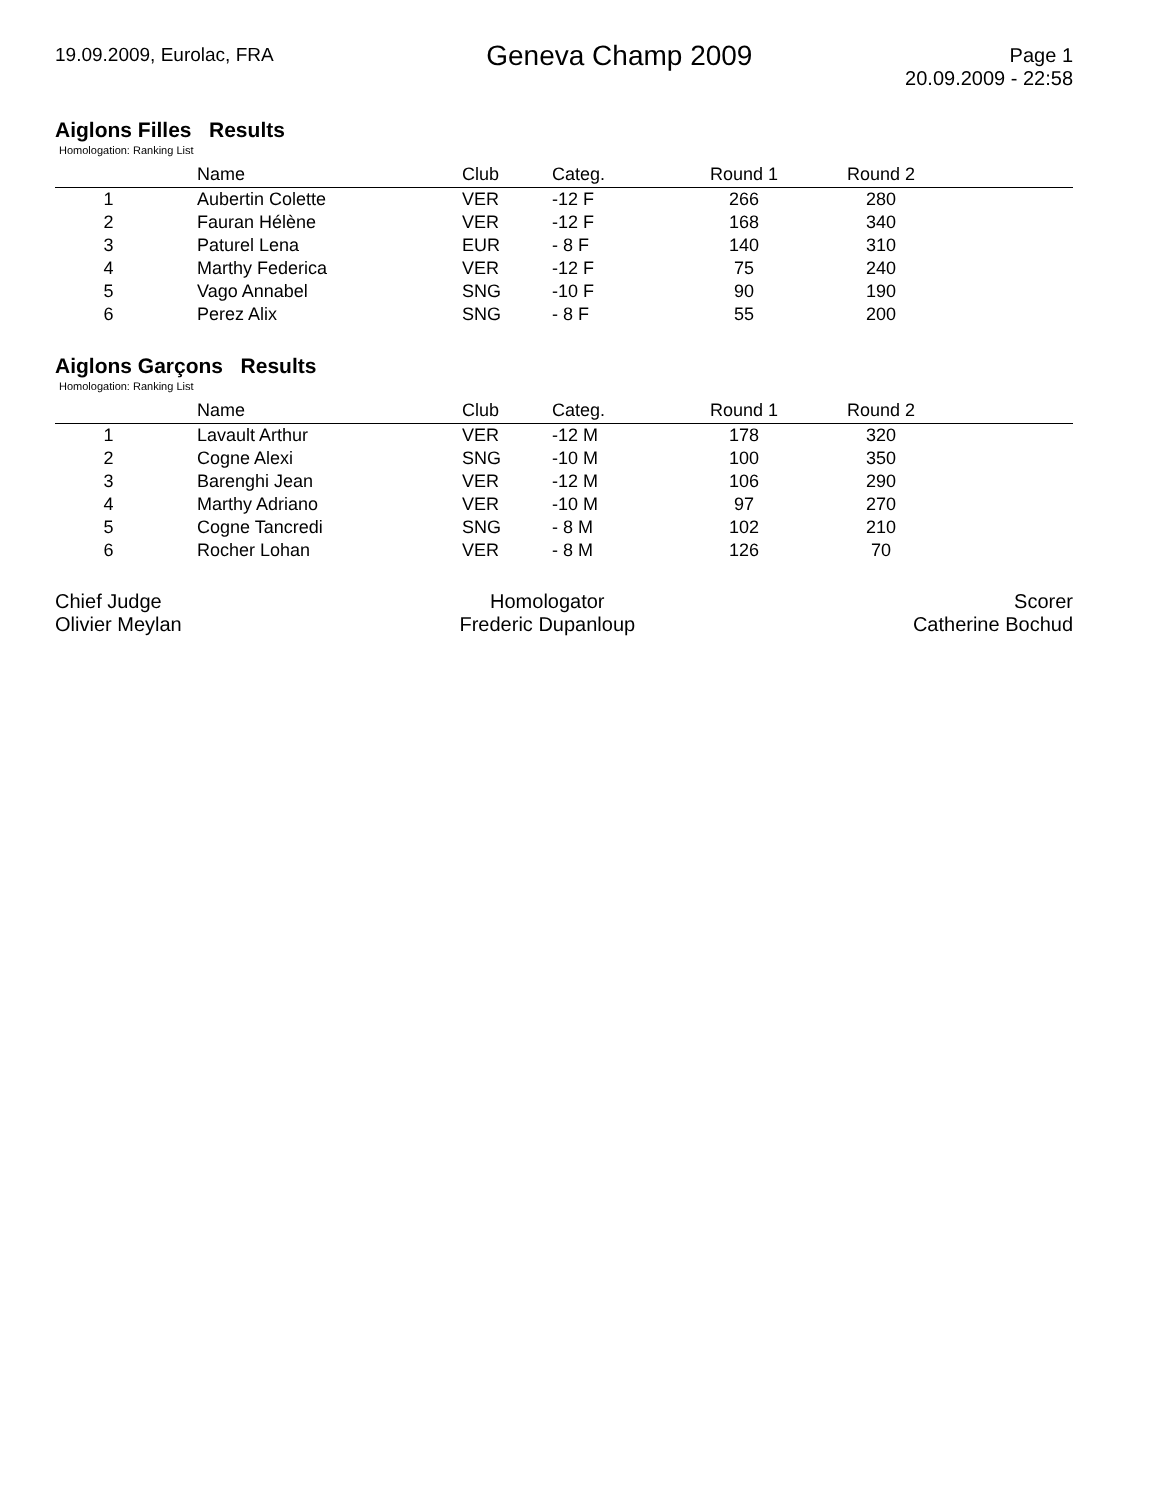19.09.2009, Eurolac, FRA
Geneva Champ 2009
Page 1
20.09.2009 - 22:58
Aiglons Filles Results
Homologation: Ranking List
| | Name | Club | Categ. | Round 1 | Round 2 | |
| --- | --- | --- | --- | --- | --- | --- |
| 1 | Aubertin Colette | VER | -12 F | 266 | 280 | |
| 2 | Fauran Hélène | VER | -12 F | 168 | 340 | |
| 3 | Paturel Lena | EUR | - 8 F | 140 | 310 | |
| 4 | Marthy Federica | VER | -12 F | 75 | 240 | |
| 5 | Vago Annabel | SNG | -10 F | 90 | 190 | |
| 6 | Perez Alix | SNG | - 8 F | 55 | 200 | |
Aiglons Garçons Results
Homologation: Ranking List
| | Name | Club | Categ. | Round 1 | Round 2 | |
| --- | --- | --- | --- | --- | --- | --- |
| 1 | Lavault Arthur | VER | -12 M | 178 | 320 | |
| 2 | Cogne Alexi | SNG | -10 M | 100 | 350 | |
| 3 | Barenghi Jean | VER | -12 M | 106 | 290 | |
| 4 | Marthy Adriano | VER | -10 M | 97 | 270 | |
| 5 | Cogne Tancredi | SNG | - 8 M | 102 | 210 | |
| 6 | Rocher Lohan | VER | - 8 M | 126 | 70 | |
Chief Judge
Olivier Meylan
Homologator
Frederic Dupanloup
Scorer
Catherine Bochud